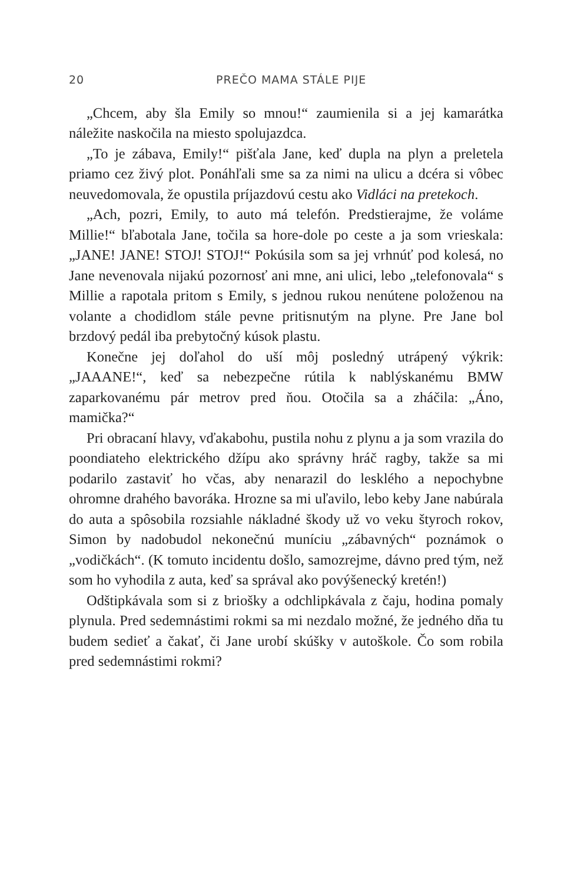20 PREČO MAMA STÁLE PIJE
„Chcem, aby šla Emily so mnou!“ zaumienila si a jej kamarátka náležite naskočila na miesto spolujazdca.
„To je zábava, Emily!“ pišťala Jane, keď dupla na plyn a preletela priamo cez živý plot. Ponáhľali sme sa za nimi na ulicu a dcéra si vôbec neuvedomovala, že opustila príjazdovú cestu ako Vidláci na pretekoch.
„Ach, pozri, Emily, to auto má telefón. Predstierajme, že voláme Millie!“ bľabotala Jane, točila sa hore-dole po ceste a ja som vrieskala: „JANE! JANE! STOJ! STOJ!“ Pokúsila som sa jej vrhnúť pod kolesá, no Jane nevenovala nijakú pozornosť ani mne, ani ulici, lebo „telefonovala“ s Millie a rapotala pritom s Emily, s jednou rukou nenútene položenou na volante a chodidlom stále pevne pritisnutým na plyne. Pre Jane bol brzdový pedál iba prebytočný kúsok plastu.
Konečne jej doľahol do uší môj posledný utrápený výkrik: „JAAANE!“, keď sa nebezpečne rútila k nablýskanému BMW zaparkovanému pár metrov pred ňou. Otočila sa a zháčila: „Áno, mamička?“
Pri obracaní hlavy, vďakabohu, pustila nohu z plynu a ja som vrazila do poondiateho elektrického džípu ako správny hráč ragby, takže sa mi podarilo zastaviť ho včas, aby nenarazil do lesklého a nepochybne ohromne drahého bavoráka. Hrozne sa mi uľavilo, lebo keby Jane nabúrala do auta a spôsobila rozsiahle nákladné škody už vo veku štyroch rokov, Simon by nadobudol nekonečnú muníciu „zábavných“ poznámok o „vodičkách“. (K tomuto incidentu došlo, samozrejme, dávno pred tým, než som ho vyhodila z auta, keď sa správal ako povýšenecký kretén!)
Odštipkávala som si z briošky a odchlipkávala z čaju, hodina pomaly plynula. Pred sedemnástimi rokmi sa mi nezdalo možné, že jedného dňa tu budem sedieť a čakať, či Jane urobí skúšky v autoškole. Čo som robila pred sedemnástimi rokmi?